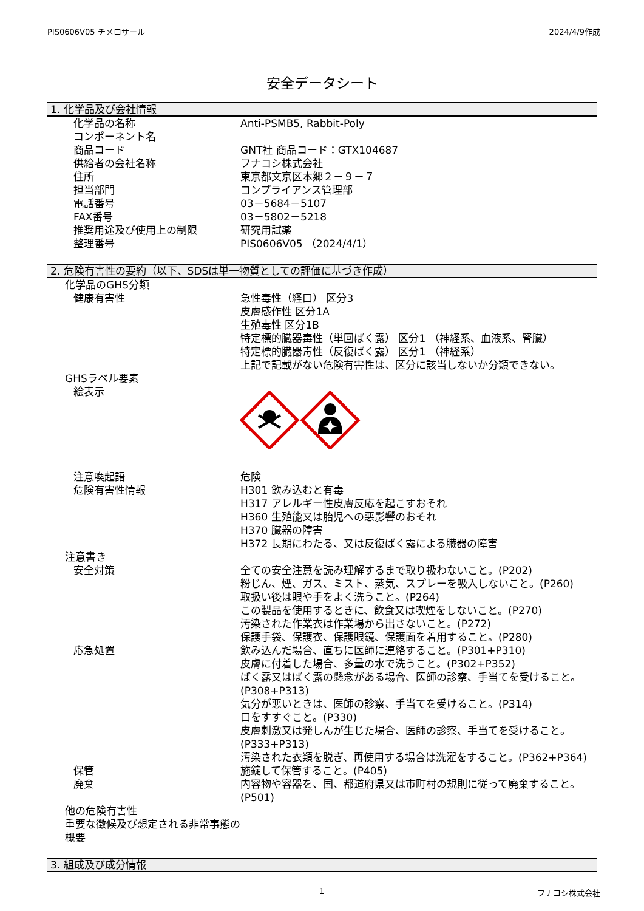PIS0606V05 チメロサール 2024/4/9作成
安全データシート
1. 化学品及び会社情報
| 化学品の名称 | Anti-PSMB5, Rabbit-Poly |
| コンポーネント名 | |
| 商品コード | GNT社 商品コード：GTX104687 |
| 供給者の会社名称 | フナコシ株式会社 |
| 住所 | 東京都文京区本郷２－９－７ |
| 担当部門 | コンプライアンス管理部 |
| 電話番号 | 03－5684－5107 |
| FAX番号 | 03－5802－5218 |
| 推奨用途及び使用上の制限 | 研究用試薬 |
| 整理番号 | PIS0606V05 （2024/4/1） |
2. 危険有害性の要約（以下、SDSは単一物質としての評価に基づき作成）
| 化学品のGHS分類 | |
| 健康有害性 | 急性毒性（経口） 区分3 皮膚感作性 区分1A 生殖毒性 区分1B 特定標的臓器毒性（単回ばく露） 区分1 （神経系、血液系、腎臓） 特定標的臓器毒性（反復ばく露） 区分1 （神経系） 上記で記載がない危険有害性は、区分に該当しないか分類できない。 |
| GHSラベル要素 | |
| 絵表示 | |
| 注意喚起語 | 危険 |
| 危険有害性情報 | H301 飲み込むと有毒 H317 アレルギー性皮膚反応を起こすおそれ H360 生殖能又は胎児への悪影響のおそれ H370 臓器の障害 H372 長期にわたる、又は反復ばく露による臓器の障害 |
| 注意書き | |
| 安全対策 | 全ての安全注意を読み理解するまで取り扱わないこと。(P202) 粉じん、煙、ガス、ミスト、蒸気、スプレーを吸入しないこと。(P260) 取扱い後は眼や手をよく洗うこと。(P264) この製品を使用するときに、飲食又は喫煙をしないこと。(P270) 汚染された作業衣は作業場から出さないこと。(P272) 保護手袋、保護衣、保護眼鏡、保護面を着用すること。(P280) |
| 応急処置 | 飲み込んだ場合、直ちに医師に連絡すること。(P301+P310) 皮膚に付着した場合、多量の水で洗うこと。(P302+P352) ばく露又はばく露の懸念がある場合、医師の診察、手当てを受けること。(P308+P313) 気分が悪いときは、医師の診察、手当てを受けること。(P314) 口をすすぐこと。(P330) 皮膚刺激又は発しんが生じた場合、医師の診察、手当てを受けること。(P333+P313) 汚染された衣類を脱ぎ、再使用する場合は洗濯をすること。(P362+P364) |
| 保管 | 施錠して保管すること。(P405) |
| 廃棄 | 内容物や容器を、国、都道府県又は市町村の規則に従って廃棄すること。(P501) |
| 他の危険有害性 重要な徴候及び想定される非常事態の概要 | |
3. 組成及び成分情報
1 フナコシ株式会社